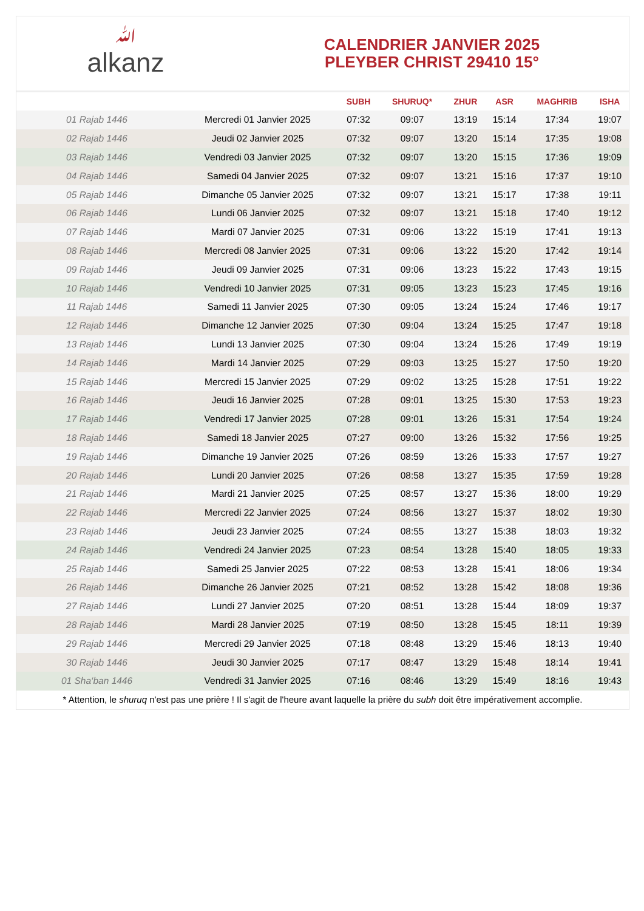ﷲalkanz
CALENDRIER JANVIER 2025
PLEYBER CHRIST 29410 15°
| | | SUBH | SHURUQ* | ZHUR | ASR | MAGHRIB | ISHA |
| --- | --- | --- | --- | --- | --- | --- | --- |
| 01 Rajab 1446 | Mercredi 01 Janvier 2025 | 07:32 | 09:07 | 13:19 | 15:14 | 17:34 | 19:07 |
| 02 Rajab 1446 | Jeudi 02 Janvier 2025 | 07:32 | 09:07 | 13:20 | 15:14 | 17:35 | 19:08 |
| 03 Rajab 1446 | Vendredi 03 Janvier 2025 | 07:32 | 09:07 | 13:20 | 15:15 | 17:36 | 19:09 |
| 04 Rajab 1446 | Samedi 04 Janvier 2025 | 07:32 | 09:07 | 13:21 | 15:16 | 17:37 | 19:10 |
| 05 Rajab 1446 | Dimanche 05 Janvier 2025 | 07:32 | 09:07 | 13:21 | 15:17 | 17:38 | 19:11 |
| 06 Rajab 1446 | Lundi 06 Janvier 2025 | 07:32 | 09:07 | 13:21 | 15:18 | 17:40 | 19:12 |
| 07 Rajab 1446 | Mardi 07 Janvier 2025 | 07:31 | 09:06 | 13:22 | 15:19 | 17:41 | 19:13 |
| 08 Rajab 1446 | Mercredi 08 Janvier 2025 | 07:31 | 09:06 | 13:22 | 15:20 | 17:42 | 19:14 |
| 09 Rajab 1446 | Jeudi 09 Janvier 2025 | 07:31 | 09:06 | 13:23 | 15:22 | 17:43 | 19:15 |
| 10 Rajab 1446 | Vendredi 10 Janvier 2025 | 07:31 | 09:05 | 13:23 | 15:23 | 17:45 | 19:16 |
| 11 Rajab 1446 | Samedi 11 Janvier 2025 | 07:30 | 09:05 | 13:24 | 15:24 | 17:46 | 19:17 |
| 12 Rajab 1446 | Dimanche 12 Janvier 2025 | 07:30 | 09:04 | 13:24 | 15:25 | 17:47 | 19:18 |
| 13 Rajab 1446 | Lundi 13 Janvier 2025 | 07:30 | 09:04 | 13:24 | 15:26 | 17:49 | 19:19 |
| 14 Rajab 1446 | Mardi 14 Janvier 2025 | 07:29 | 09:03 | 13:25 | 15:27 | 17:50 | 19:20 |
| 15 Rajab 1446 | Mercredi 15 Janvier 2025 | 07:29 | 09:02 | 13:25 | 15:28 | 17:51 | 19:22 |
| 16 Rajab 1446 | Jeudi 16 Janvier 2025 | 07:28 | 09:01 | 13:25 | 15:30 | 17:53 | 19:23 |
| 17 Rajab 1446 | Vendredi 17 Janvier 2025 | 07:28 | 09:01 | 13:26 | 15:31 | 17:54 | 19:24 |
| 18 Rajab 1446 | Samedi 18 Janvier 2025 | 07:27 | 09:00 | 13:26 | 15:32 | 17:56 | 19:25 |
| 19 Rajab 1446 | Dimanche 19 Janvier 2025 | 07:26 | 08:59 | 13:26 | 15:33 | 17:57 | 19:27 |
| 20 Rajab 1446 | Lundi 20 Janvier 2025 | 07:26 | 08:58 | 13:27 | 15:35 | 17:59 | 19:28 |
| 21 Rajab 1446 | Mardi 21 Janvier 2025 | 07:25 | 08:57 | 13:27 | 15:36 | 18:00 | 19:29 |
| 22 Rajab 1446 | Mercredi 22 Janvier 2025 | 07:24 | 08:56 | 13:27 | 15:37 | 18:02 | 19:30 |
| 23 Rajab 1446 | Jeudi 23 Janvier 2025 | 07:24 | 08:55 | 13:27 | 15:38 | 18:03 | 19:32 |
| 24 Rajab 1446 | Vendredi 24 Janvier 2025 | 07:23 | 08:54 | 13:28 | 15:40 | 18:05 | 19:33 |
| 25 Rajab 1446 | Samedi 25 Janvier 2025 | 07:22 | 08:53 | 13:28 | 15:41 | 18:06 | 19:34 |
| 26 Rajab 1446 | Dimanche 26 Janvier 2025 | 07:21 | 08:52 | 13:28 | 15:42 | 18:08 | 19:36 |
| 27 Rajab 1446 | Lundi 27 Janvier 2025 | 07:20 | 08:51 | 13:28 | 15:44 | 18:09 | 19:37 |
| 28 Rajab 1446 | Mardi 28 Janvier 2025 | 07:19 | 08:50 | 13:28 | 15:45 | 18:11 | 19:39 |
| 29 Rajab 1446 | Mercredi 29 Janvier 2025 | 07:18 | 08:48 | 13:29 | 15:46 | 18:13 | 19:40 |
| 30 Rajab 1446 | Jeudi 30 Janvier 2025 | 07:17 | 08:47 | 13:29 | 15:48 | 18:14 | 19:41 |
| 01 Sha‘ban 1446 | Vendredi 31 Janvier 2025 | 07:16 | 08:46 | 13:29 | 15:49 | 18:16 | 19:43 |
* Attention, le shuruq n'est pas une prière ! Il s'agit de l'heure avant laquelle la prière du subh doit être impérativement accomplie.